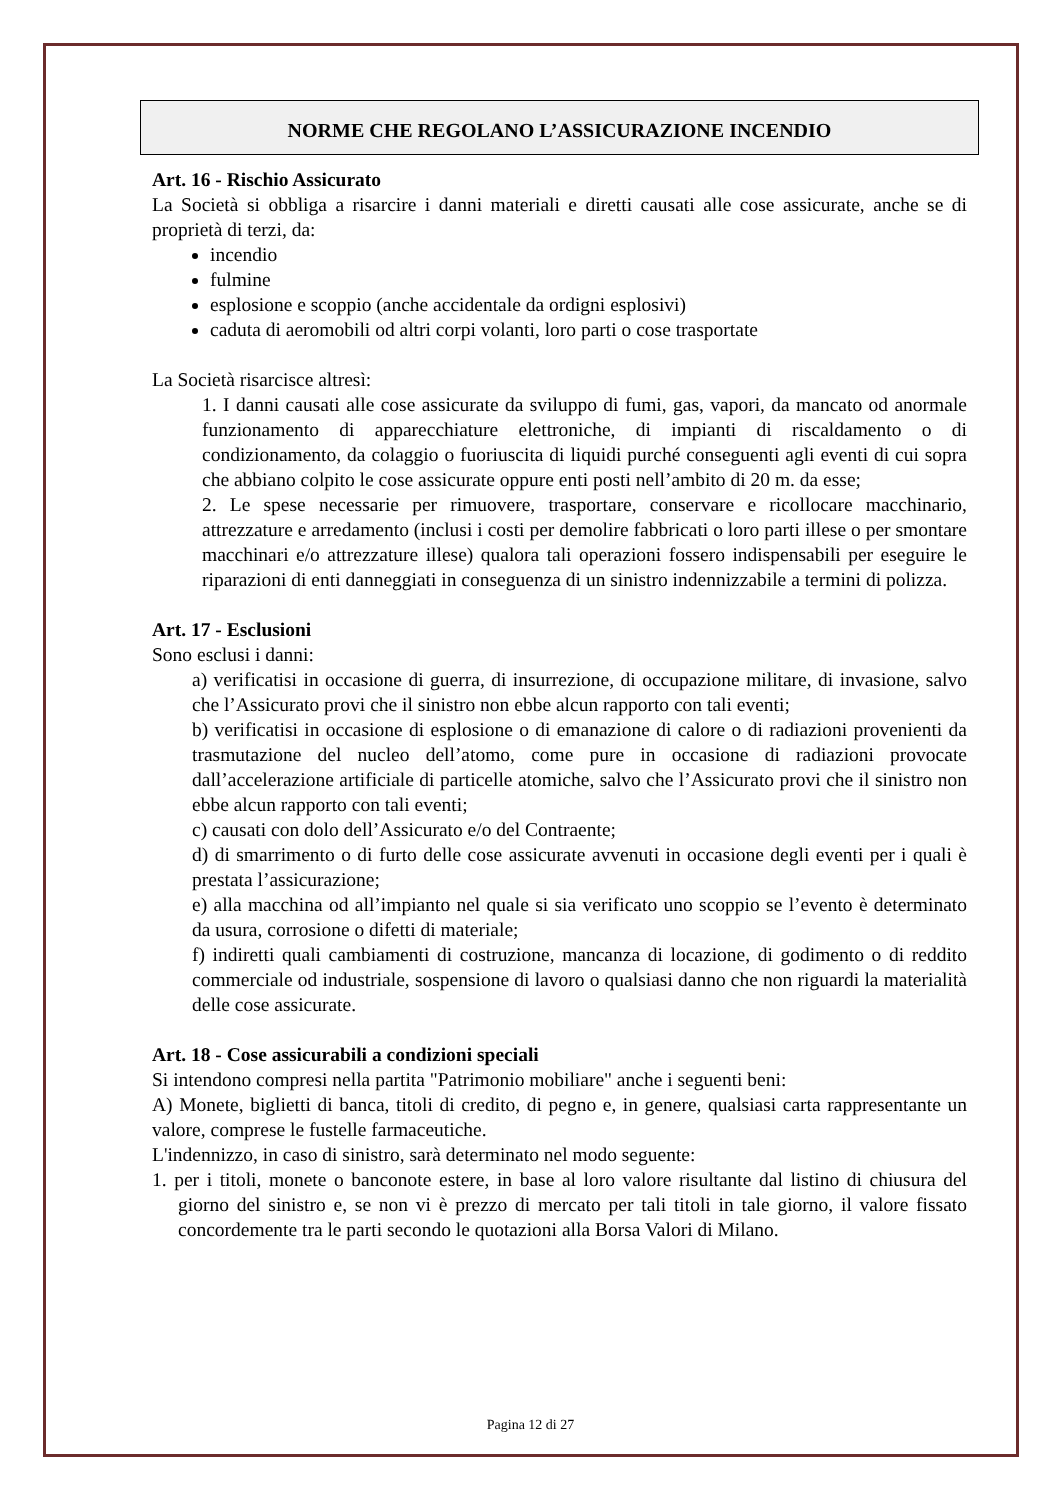NORME CHE REGOLANO L’ASSICURAZIONE INCENDIO
Art. 16 - Rischio Assicurato
La Società si obbliga a risarcire i danni materiali e diretti causati alle cose assicurate, anche se di proprietà di terzi, da:
incendio
fulmine
esplosione e scoppio (anche accidentale da ordigni esplosivi)
caduta di aeromobili od altri corpi volanti, loro parti o cose trasportate
La Società risarcisce altresì:
1. I danni causati alle cose assicurate da sviluppo di fumi, gas, vapori, da mancato od anormale funzionamento di apparecchiature elettroniche, di impianti di riscaldamento o di condizionamento, da colaggio o fuoriuscita di liquidi purché conseguenti agli eventi di cui sopra che abbiano colpito le cose assicurate oppure enti posti nell’ambito di 20 m. da esse;
2. Le spese necessarie per rimuovere, trasportare, conservare e ricollocare macchinario, attrezzature e arredamento (inclusi i costi per demolire fabbricati o loro parti illese o per smontare macchinari e/o attrezzature illese) qualora tali operazioni fossero indispensabili per eseguire le riparazioni di enti danneggiati in conseguenza di un sinistro indennizzabile a termini di polizza.
Art. 17 - Esclusioni
Sono esclusi i danni:
a) verificatisi in occasione di guerra, di insurrezione, di occupazione militare, di invasione, salvo che l’Assicurato provi che il sinistro non ebbe alcun rapporto con tali eventi;
b) verificatisi in occasione di esplosione o di emanazione di calore o di radiazioni provenienti da trasmutazione del nucleo dell’atomo, come pure in occasione di radiazioni provocate dall’accelerazione artificiale di particelle atomiche, salvo che l’Assicurato provi che il sinistro non ebbe alcun rapporto con tali eventi;
c) causati con dolo dell’Assicurato e/o del Contraente;
d) di smarrimento o di furto delle cose assicurate avvenuti in occasione degli eventi per i quali è prestata l’assicurazione;
e) alla macchina od all’impianto nel quale si sia verificato uno scoppio se l’evento è determinato da usura, corrosione o difetti di materiale;
f) indiretti quali cambiamenti di costruzione, mancanza di locazione, di godimento o di reddito commerciale od industriale, sospensione di lavoro o qualsiasi danno che non riguardi la materialità delle cose assicurate.
Art. 18 - Cose assicurabili a condizioni speciali
Si intendono compresi nella partita "Patrimonio mobiliare" anche i seguenti beni:
A) Monete, biglietti di banca, titoli di credito, di pegno e, in genere, qualsiasi carta rappresentante un valore, comprese le fustelle farmaceutiche.
L'indennizzo, in caso di sinistro, sarà determinato nel modo seguente:
1. per i titoli, monete o banconote estere, in base al loro valore risultante dal listino di chiusura del giorno del sinistro e, se non vi è prezzo di mercato per tali titoli in tale giorno, il valore fissato concordemente tra le parti secondo le quotazioni alla Borsa Valori di Milano.
Pagina 12 di 27